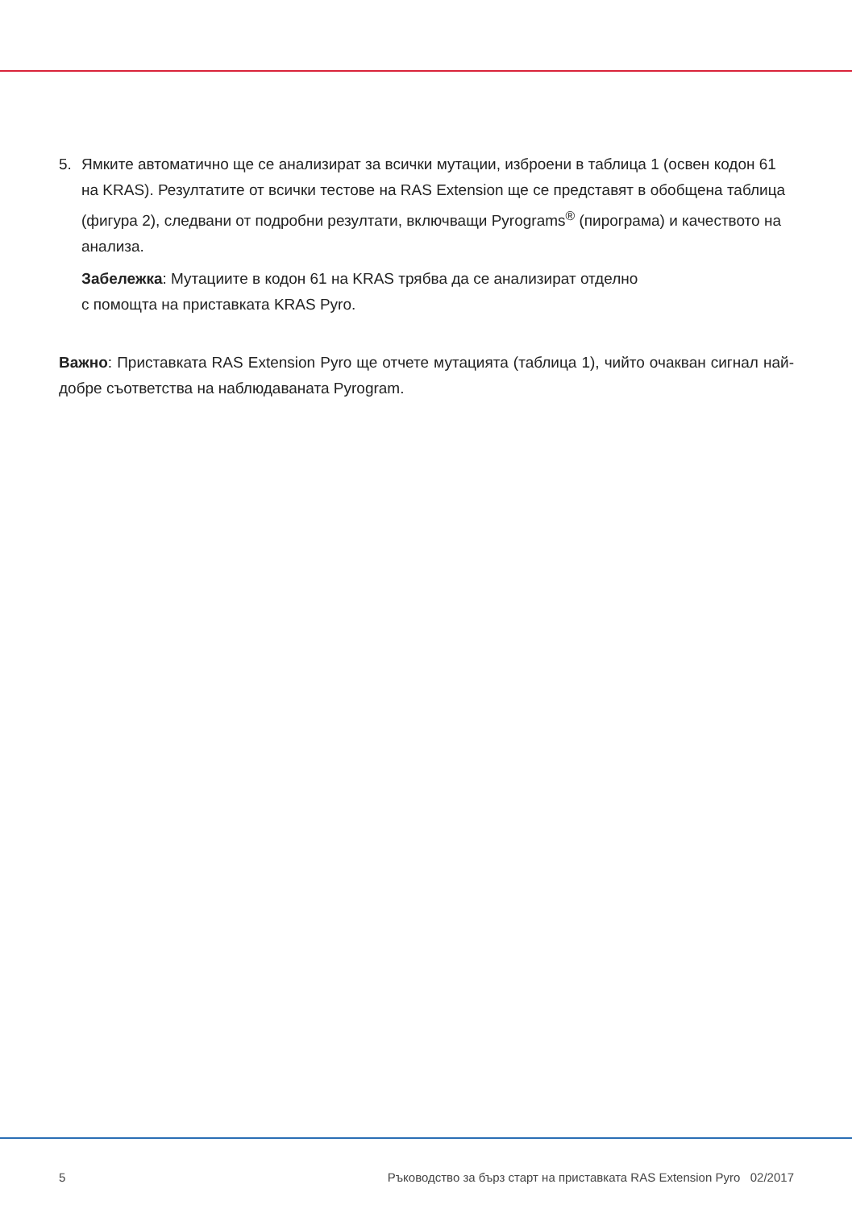5. Ямките автоматично ще се анализират за всички мутации, изброени в таблица 1 (освен кодон 61 на KRAS). Резултатите от всички тестове на RAS Extension ще се представят в обобщена таблица (фигура 2), следвани от подробни резултати, включващи Pyrograms<sup>®</sup> (пирограма) и качеството на анализа.
Забележка: Мутациите в кодон 61 на KRAS трябва да се анализират отделно
с помощта на приставката KRAS Pyro.
Важно: Приставката RAS Extension Pyro ще отчете мутацията (таблица 1), чийто очакван сигнал най-добре съответства на наблюдаваната Pyrogram.
5 Ръководство за бърз старт на приставката RAS Extension Pyro 02/2017